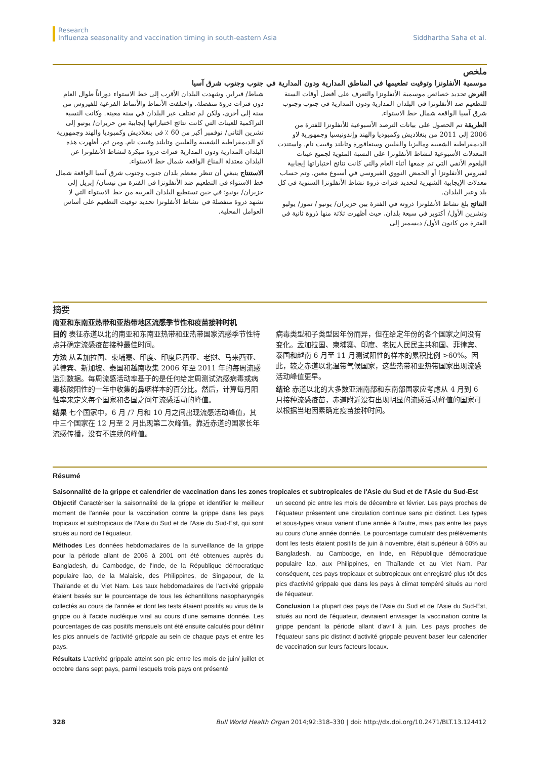Research
Influenza seasonality and vaccination timing in south-eastern Asia
Siddhartha Saha et al.
ملخص
موسمية الأنفلونزا وتوقيت تطعيمها في المناطق المدارية ودون المدارية في جنوب وجنوب شرق آسيا
الغرض تحديد خصائص موسمية الأنفلونزا والتعرف على أفضل أوقات السنة للتطعيم ضد الأنفلونزا في البلدان المدارية ودون المدارية في جنوب وجنوب شرق آسيا الواقعة شمال خط الاستواء.
الطريقة تم الحصول على بيانات الترصد الأسبوعية للأنفلونزا للفترة من 2006 إلى 2011 من بنغلاديش وكمبوديا والهند وإندونيسيا وجمهورية لاو الديمقراطية الشعبية وماليزيا والفلبين وسنغافورة وتايلند وفييت نام. واستندت المعدلات الأسبوعية لنشاط الأنفلونزا على النسبة المئوية لجميع عينات البلعوم الأنفي التي تم جمعها أثناء العام والتي كانت نتائج اختباراتها إيجابية لفيروس الأنفلونزا أو الحمض النووي الفيروسي في أسبوع معين. وتم حساب معدلات الإيجابية الشهرية لتحديد فترات ذروة نشاط الأنفلونزا السنوية في كل بلد وعبر البلدان.
النتائج بلغ نشاط الأنفلونزا ذروته في الفترة بين حزيران/ يونيو / تموز/ يوليو وتشرين الأول/ أكتوبر في سبعة بلدان، حيث أظهرت ثلاثة منها ذروة ثانية في الفترة من كانون الأول/ ديسمبر إلى
شباط/ فبراير. وشهدت البلدان الأقرب إلى خط الاستواء دوراناً طوال العام دون فترات ذروة منفصلة. واختلفت الأنماط والأنماط الفرعية للفيروس من سنة إلى أخرى، ولكن لم تختلف عبر البلدان في سنة معينة. وكانت النسبة التراكمية للعينات التي كانت نتائج اختباراتها إيجابية من حزيران/ يونيو إلى تشرين الثاني/ نوفمبر أكبر من 60 ٪ في بنغلاديش وكمبوديا والهند وجمهورية لاو الديمقراطية الشعبية والفلبين وتايلند وفييت نام. ومن ثم، أظهرت هذه البلدان المدارية ودون المدارية فترات ذروة مبكرة لنشاط الأنفلونزا عن البلدان معتدلة المناخ الواقعة شمال خط الاستواء.
الاستنتاج ينبغي أن تنظر معظم بلدان جنوب وجنوب شرق آسيا الواقعة شمال خط الاستواء في التطعيم ضد الأنفلونزا في الفترة من نيسان/ إبريل إلى حزيران/ يونيو؛ في حين تستطيع البلدان القريبة من خط الاستواء التي لا تشهد ذروة منفصلة في نشاط الأنفلونزا تحديد توقيت التطعيم على أساس العوامل المحلية.
摘要
南亚和东南亚热带和亚热带地区流感季节性和疫苗接种时机
目的 表征赤道以北的南亚和东南亚热带和亚热带国家流感季节性特点并确定流感疫苗接种最佳时间。
方法 从孟加拉国、柬埔寨、印度、印度尼西亚、老挝、马来西亚、菲律宾、新加坡、泰国和越南收集 2006 年至 2011 年的每周流感监测数据。每周流感活动率基于的是任何给定周测试流感病毒或病毒核酸阳性的一年中收集的鼻咽样本的百分比。然后，计算每月阳性率来定义每个国家和各国之间年流感活动的峰值。
结果 七个国家中，6 月 /7 月和 10 月之间出现流感活动峰值，其中三个国家在 12 月至 2 月出现第二次峰值。靠近赤道的国家长年流感传播，没有不连续的峰值。
病毒类型和子类型因年份而异，但在给定年份的各个国家之间没有变化。孟加拉国、柬埔寨、印度、老挝人民民主共和国、菲律宾、泰国和越南 6 月至 11 月测试阳性的样本的累积比例 >60%。因此，较之赤道以北温带气候国家，这些热带和亚热带国家出现流感活动峰值更早。
结论 赤道以北的大多数亚洲南部和东南部国家应考虑从 4 月到 6 月接种流感疫苗，赤道附近没有出现明显的流感活动峰值的国家可以根据当地因素确定疫苗接种时间。
Résumé
Saisonnalité de la grippe et calendrier de vaccination dans les zones tropicales et subtropicales de l'Asie du Sud et de l'Asie du Sud-Est
Objectif Caractériser la saisonnalité de la grippe et identifier le meilleur moment de l'année pour la vaccination contre la grippe dans les pays tropicaux et subtropicaux de l'Asie du Sud et de l'Asie du Sud-Est, qui sont situés au nord de l'équateur.
Méthodes Les données hebdomadaires de la surveillance de la grippe pour la période allant de 2006 à 2001 ont été obtenues auprès du Bangladesh, du Cambodge, de l'Inde, de la République démocratique populaire lao, de la Malaisie, des Philippines, de Singapour, de la Thaïlande et du Viet Nam. Les taux hebdomadaires de l'activité grippale étaient basés sur le pourcentage de tous les échantillons nasopharyngés collectés au cours de l'année et dont les tests étaient positifs au virus de la grippe ou à l'acide nucléique viral au cours d'une semaine donnée. Les pourcentages de cas positifs mensuels ont été ensuite calculés pour définir les pics annuels de l'activité grippale au sein de chaque pays et entre les pays.
Résultats L'activité grippale atteint son pic entre les mois de juin/ juillet et octobre dans sept pays, parmi lesquels trois pays ont présenté
un second pic entre les mois de décembre et février. Les pays proches de l'équateur présentent une circulation continue sans pic distinct. Les types et sous-types viraux varient d'une année à l'autre, mais pas entre les pays au cours d'une année donnée. Le pourcentage cumulatif des prélèvements dont les tests étaient positifs de juin à novembre, était supérieur à 60% au Bangladesh, au Cambodge, en Inde, en République démocratique populaire lao, aux Philippines, en Thaïlande et au Viet Nam. Par conséquent, ces pays tropicaux et subtropicaux ont enregistré plus tôt des pics d'activité grippale que dans les pays à climat tempéré situés au nord de l'équateur.
Conclusion La plupart des pays de l'Asie du Sud et de l'Asie du Sud-Est, situés au nord de l'équateur, devraient envisager la vaccination contre la grippe pendant la période allant d'avril à juin. Les pays proches de l'équateur sans pic distinct d'activité grippale peuvent baser leur calendrier de vaccination sur leurs facteurs locaux.
328 Bull World Health Organ 2014;92:318–330 | doi: http://dx.doi.org/10.2471/BLT.13.124412